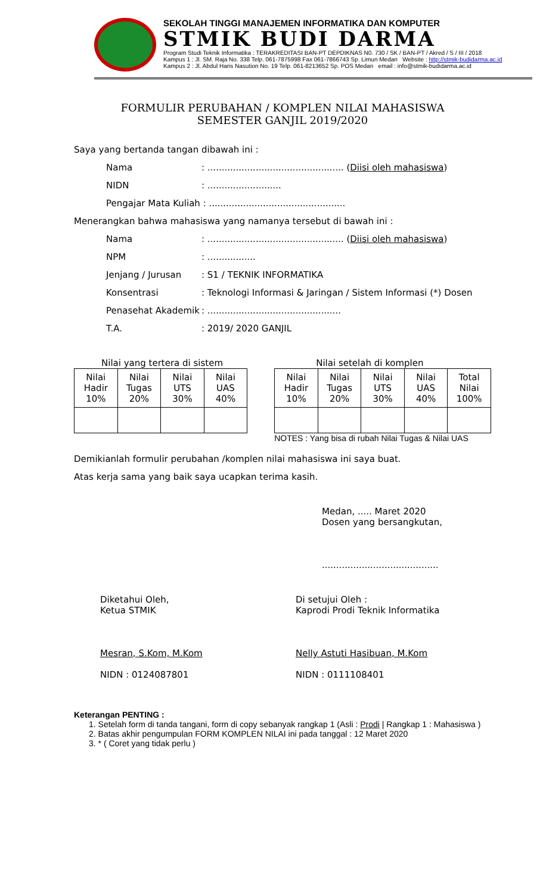SEKOLAH TINGGI MANAJEMEN INFORMATIKA DAN KOMPUTER
STMIK BUDI DARMA
Program Studi Teknik Informatika : TERAKREDITASI BAN-PT DEPDIKNAS N0. 730 / SK / BAN-PT / Akred / S / III / 2018
Kampus 1 : Jl. SM. Raja No. 338 Telp. 061-7875998 Fax 061-7866743 Sp. Limun Medan Website : http://stmik-budidarma.ac.id
Kampus 2 : Jl. Abdul Haris Nasution No. 19 Telp. 061-8213652 Sp. POS Medan email : info@stmik-budidarma.ac.id
FORMULIR PERUBAHAN / KOMPLEN NILAI MAHASISWA
SEMESTER GANJIL 2019/2020
Saya yang bertanda tangan dibawah ini :
Nama: ................................................ (Diisi oleh mahasiswa)
NIDN: ..........................
Pengajar Mata Kuliah : ................................................
Menerangkan bahwa mahasiswa yang namanya tersebut di bawah ini :
Nama: ................................................ (Diisi oleh mahasiswa)
NPM: .................
Jenjang / Jurusan: S1 / TEKNIK INFORMATIKA
Konsentrasi: Teknologi Informasi & Jaringan / Sistem Informasi (*) Dosen
Penasehat Akademik: ...............................................
T.A.: 2019/ 2020 GANJIL
Nilai yang tertera di sistem
| Nilai Hadir 10% | Nilai Tugas 20% | Nilai UTS 30% | Nilai UAS 40% |
Nilai setelah di komplen
| Nilai Hadir 10% | Nilai Tugas 20% | Nilai UTS 30% | Nilai UAS 40% | Total Nilai 100% |
NOTES : Yang bisa di rubah Nilai Tugas & Nilai UAS
Demikianlah formulir perubahan /komplen nilai mahasiswa ini saya buat.
Atas kerja sama yang baik saya ucapkan terima kasih.
Medan, ..... Maret 2020
Dosen yang bersangkutan,
.........................................
Diketahui Oleh,
Ketua STMIK
Mesran, S.Kom, M.Kom
NIDN : 0124087801
Di setujui Oleh :
Kaprodi Prodi Teknik Informatika
Nelly Astuti Hasibuan, M.Kom
NIDN : 0111108401
Keterangan PENTING :
1. Setelah form di tanda tangani, form di copy sebanyak rangkap 1 (Asli : Prodi | Rangkap 1 : Mahasiswa )
2. Batas akhir pengumpulan FORM KOMPLEN NILAI ini pada tanggal : 12 Maret 2020
3. * ( Coret yang tidak perlu )